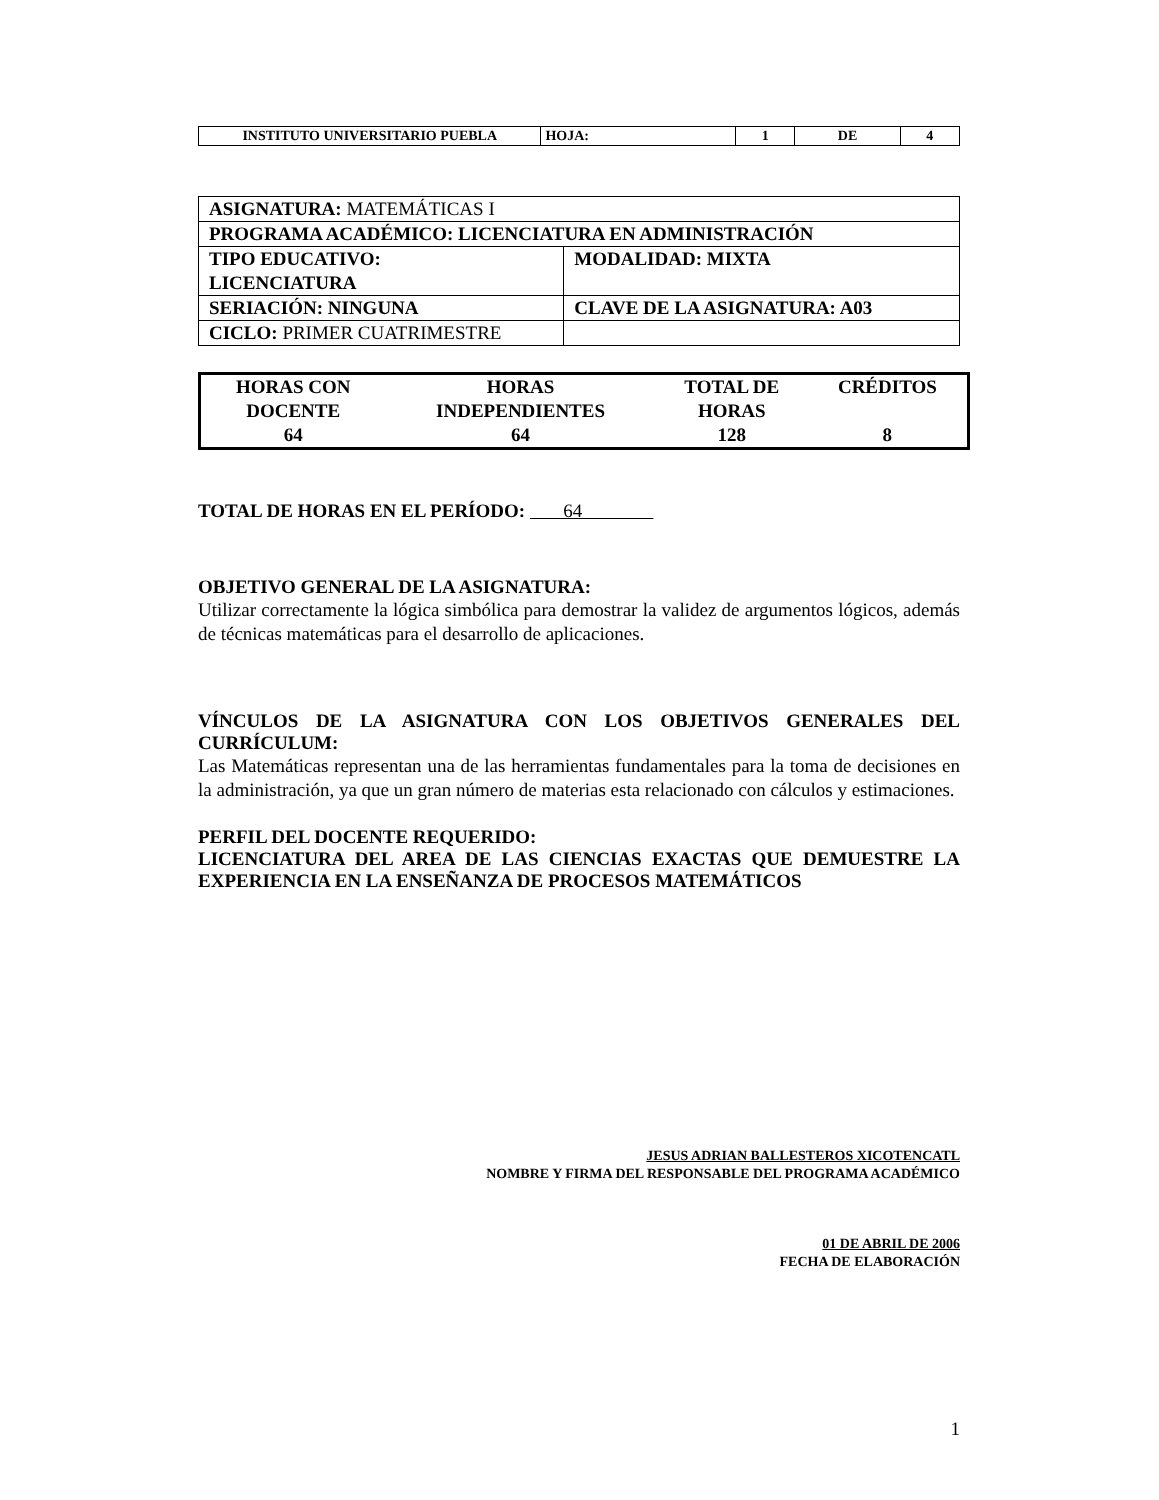| INSTITUTO UNIVERSITARIO PUEBLA | HOJA: | 1 | DE | 4 |
| ASIGNATURA: MATEMÁTICAS I | |
| PROGRAMA ACADÉMICO: LICENCIATURA EN ADMINISTRACIÓN | |
| TIPO EDUCATIVO: LICENCIATURA | MODALIDAD: MIXTA |
| SERIACIÓN: NINGUNA | CLAVE DE LA ASIGNATURA: A03 |
| CICLO: PRIMER CUATRIMESTRE | |
| HORAS CON DOCENTE | HORAS INDEPENDIENTES | TOTAL DE HORAS | CRÉDITOS |
| 64 | 64 | 128 | 8 |
TOTAL DE HORAS EN EL PERÍODO: 64
OBJETIVO GENERAL DE LA ASIGNATURA:
Utilizar correctamente la lógica simbólica para demostrar la validez de argumentos lógicos, además de técnicas matemáticas para el desarrollo de aplicaciones.
VÍNCULOS DE LA ASIGNATURA CON LOS OBJETIVOS GENERALES DEL CURRÍCULUM:
Las Matemáticas representan una de las herramientas fundamentales para la toma de decisiones en la administración, ya que un gran número de materias esta relacionado con cálculos y estimaciones.
PERFIL DEL DOCENTE REQUERIDO:
LICENCIATURA DEL AREA DE LAS CIENCIAS EXACTAS QUE DEMUESTRE LA EXPERIENCIA EN LA ENSEÑANZA DE PROCESOS MATEMÁTICOS
JESUS ADRIAN BALLESTEROS XICOTENCATL
NOMBRE Y FIRMA DEL RESPONSABLE DEL PROGRAMA ACADÉMICO
01 DE ABRIL DE 2006
FECHA DE ELABORACIÓN
1